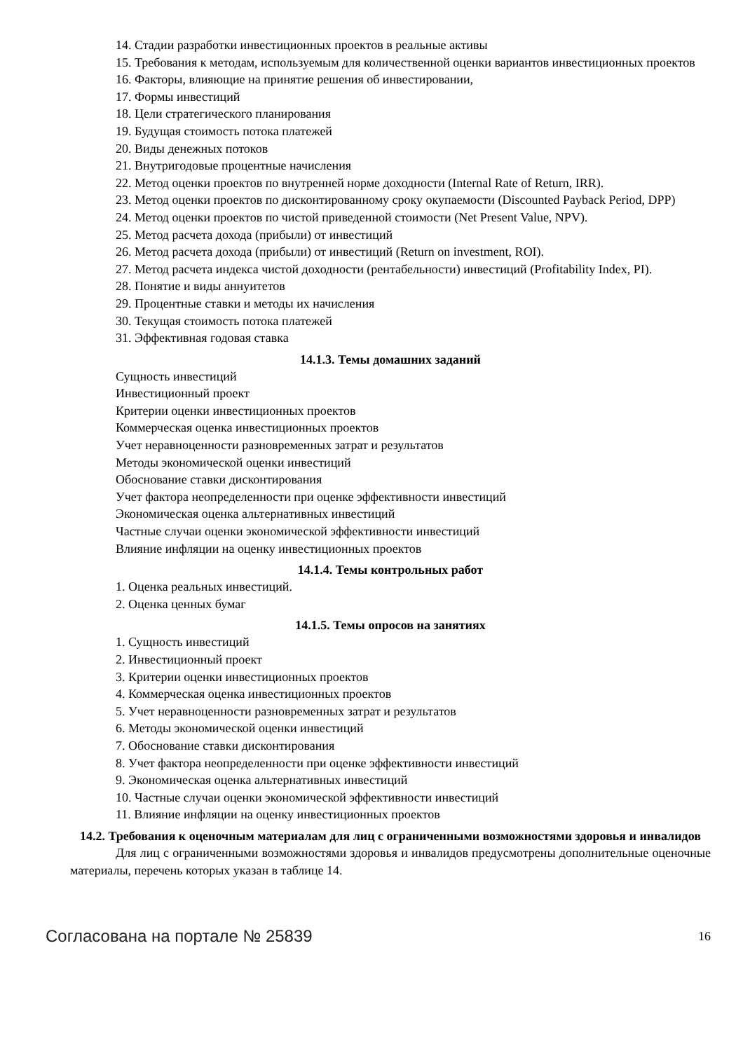14. Стадии разработки инвестиционных проектов в реальные активы
15. Требования к методам, используемым для количественной оценки вариантов инвестиционных проектов
16. Факторы, влияющие на принятие решения об инвестировании,
17. Формы инвестиций
18. Цели стратегического планирования
19. Будущая стоимость потока платежей
20. Виды денежных потоков
21. Внутригодовые процентные начисления
22. Метод оценки проектов по внутренней норме доходности (Internal Rate of Return, IRR).
23. Метод оценки проектов по дисконтированному сроку окупаемости (Discounted Payback Period, DPP)
24. Метод оценки проектов по чистой приведенной стоимости (Net Present Value, NPV).
25. Метод расчета дохода (прибыли) от инвестиций
26. Метод расчета дохода (прибыли) от инвестиций (Return on investment, ROI).
27. Метод расчета индекса чистой доходности (рентабельности) инвестиций (Profitability Index, PI).
28. Понятие и виды аннуитетов
29. Процентные ставки и методы их начисления
30. Текущая стоимость потока платежей
31. Эффективная годовая ставка
14.1.3. Темы домашних заданий
Сущность инвестиций
Инвестиционный проект
Критерии оценки инвестиционных проектов
Коммерческая оценка инвестиционных проектов
Учет неравноценности разновременных затрат и результатов
Методы экономической оценки инвестиций
Обоснование ставки дисконтирования
Учет фактора неопределенности при оценке эффективности инвестиций
Экономическая оценка альтернативных инвестиций
Частные случаи оценки экономической эффективности инвестиций
Влияние инфляции на оценку инвестиционных проектов
14.1.4. Темы контрольных работ
1. Оценка реальных инвестиций.
2. Оценка ценных бумаг
14.1.5. Темы опросов на занятиях
1. Сущность инвестиций
2. Инвестиционный проект
3. Критерии оценки инвестиционных проектов
4. Коммерческая оценка инвестиционных проектов
5. Учет неравноценности разновременных затрат и результатов
6. Методы экономической оценки инвестиций
7. Обоснование ставки дисконтирования
8. Учет фактора неопределенности при оценке эффективности инвестиций
9. Экономическая оценка альтернативных инвестиций
10. Частные случаи оценки экономической эффективности инвестиций
11. Влияние инфляции на оценку инвестиционных проектов
14.2. Требования к оценочным материалам для лиц с ограниченными возможностями здоровья и инвалидов
Для лиц с ограниченными возможностями здоровья и инвалидов предусмотрены дополнительные оценочные материалы, перечень которых указан в таблице 14.
Согласована на портале № 25839 16